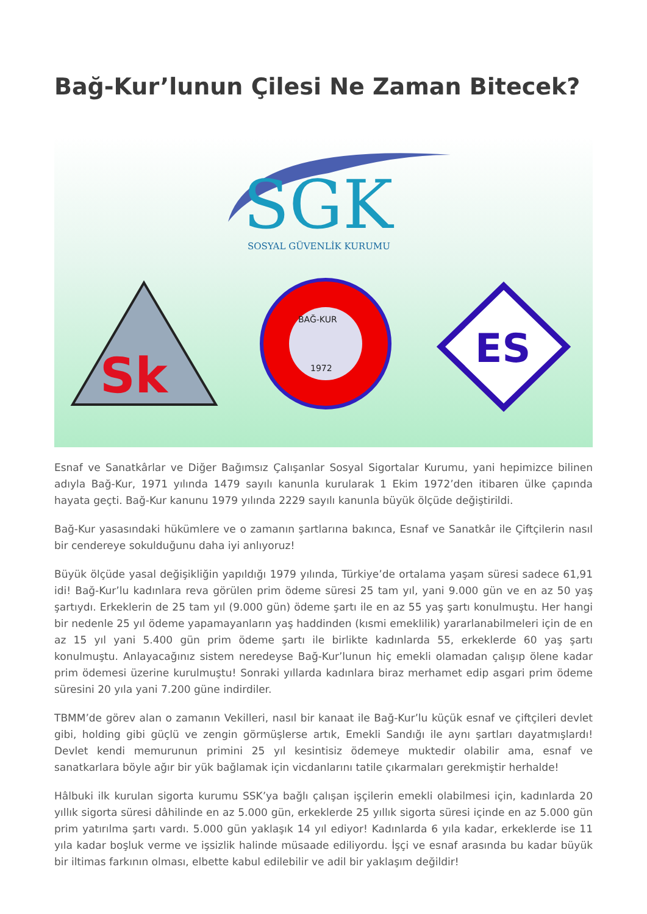Bağ-Kur’lunun Çilesi Ne Zaman Bitecek?
SGK
SOSYAL GÜVENLİK KURUMU
Sk
BAĞ-KUR
1972
ES
Esnaf ve Sanatkârlar ve Diğer Bağımsız Çalışanlar Sosyal Sigortalar Kurumu, yani hepimizce bilinen adıyla Bağ-Kur, 1971 yılında 1479 sayılı kanunla kurularak 1 Ekim 1972’den itibaren ülke çapında hayata geçti. Bağ-Kur kanunu 1979 yılında 2229 sayılı kanunla büyük ölçüde değiştirildi.
Bağ-Kur yasasındaki hükümlere ve o zamanın şartlarına bakınca, Esnaf ve Sanatkâr ile Çiftçilerin nasıl bir cendereye sokulduğunu daha iyi anlıyoruz!
Büyük ölçüde yasal değişikliğin yapıldığı 1979 yılında, Türkiye’de ortalama yaşam süresi sadece 61,91 idi! Bağ-Kur’lu kadınlara reva görülen prim ödeme süresi 25 tam yıl, yani 9.000 gün ve en az 50 yaş şartıydı. Erkeklerin de 25 tam yıl (9.000 gün) ödeme şartı ile en az 55 yaş şartı konulmuştu. Her hangi bir nedenle 25 yıl ödeme yapamayanların yaş haddinden (kısmi emeklilik) yararlanabilmeleri için de en az 15 yıl yani 5.400 gün prim ödeme şartı ile birlikte kadınlarda 55, erkeklerde 60 yaş şartı konulmuştu. Anlayacağınız sistem neredeyse Bağ-Kur’lunun hiç emekli olamadan çalışıp ölene kadar prim ödemesi üzerine kurulmuştu! Sonraki yıllarda kadınlara biraz merhamet edip asgari prim ödeme süresini 20 yıla yani 7.200 güne indirdiler.
TBMM’de görev alan o zamanın Vekilleri, nasıl bir kanaat ile Bağ-Kur’lu küçük esnaf ve çiftçileri devlet gibi, holding gibi güçlü ve zengin görmüşlerse artık, Emekli Sandığı ile aynı şartları dayatmışlardı! Devlet kendi memurunun primini 25 yıl kesintisiz ödemeye muktedir olabilir ama, esnaf ve sanatkarlara böyle ağır bir yük bağlamak için vicdanlarını tatile çıkarmaları gerekmiştir herhalde!
Hâlbuki ilk kurulan sigorta kurumu SSK’ya bağlı çalışan işçilerin emekli olabilmesi için, kadınlarda 20 yıllık sigorta süresi dâhilinde en az 5.000 gün, erkeklerde 25 yıllık sigorta süresi içinde en az 5.000 gün prim yatırılma şartı vardı. 5.000 gün yaklaşık 14 yıl ediyor! Kadınlarda 6 yıla kadar, erkeklerde ise 11 yıla kadar boşluk verme ve işsizlik halinde müsaade ediliyordu. İşçi ve esnaf arasında bu kadar büyük bir iltimas farkının olması, elbette kabul edilebilir ve adil bir yaklaşım değildir!